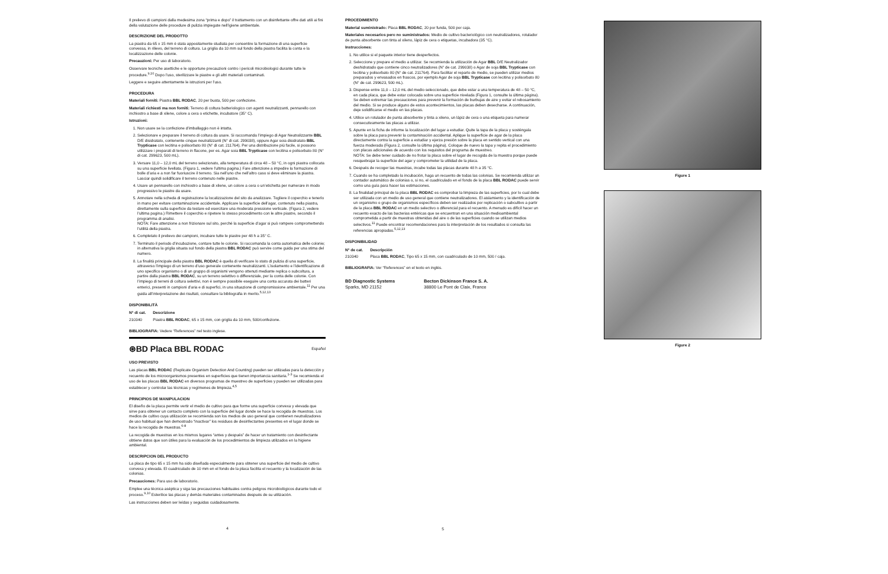Il prelievo di campioni dalla medesima zona “prima e dopo” il trattamento con un disinfettante offre dati utili ai fini della valutazione delle procedure di pulizia impiegate nell’igiene ambientale.
DESCRIZIONE DEL PRODOTTO
La piastra da 65 x 15 mm è stata appositamente studiata per consentire la formazione di una superficie convessa, in rilievo, del terreno di coltura. La griglia da 10 mm sul fondo della piastra facilita la conta e la localizzazione delle colonie.
Precauzioni: Per uso di laboratorio.
Osservare tecniche asettiche e le opportune precauzioni contro i pericoli microbiologici durante tutte le procedure.<sup>9,10</sup> Dopo l’uso, sterilizzare le piastre e gli altri materiali contaminati.
Leggere e seguire attentamente le istruzioni per l’uso.
PROCEDURA
Materiali forniti: Piastra BBL RODAC, 20 per busta, 500 per confezione.
Materiali richiesti ma non forniti: Terreno di coltura batteriologico con agenti neutralizzanti, pennarello con inchiostro a base di xilene, colore a cera o etichette, incubatore (35° C).
Istruzioni:
1. Non usare se la confezione d’imballaggio non è intatta.
2. Selezionare e preparare il terreno di coltura da usare. Si raccomanda l’impiego di Agar Neutralizzante BBL D/E disidratato, contenente cinque neutralizzanti (N° di cat. 299038), oppure Agar soia disidratato BBL Trypticase con lecitina e polisorbato 80 (N° di cat. 211764). Per una distribuzione più facile, si possono utilizzare i preparati di terreno in flacone, per es. Agar soia BBL Trypticase con lecitina e polisorbato 80 (N° di cat. 299623, 500 mL).
3. Versare 11,0 – 12,0 mL del terreno selezionato, alla temperatura di circa 48 – 50 °C, in ogni piastra collocata su una superficie livellata. (Figura 1, vedere l’ultima pagina.) Fare attenzione a impedire la formazione di bolle d’aria e a non far fuoriuscire il terreno. Sia nell’uno che nell’altro caso si deve eliminare la piastra. Lasciar quindi solidificare il terreno contenuto nelle piastre.
4. Usare un pennarello con inchiostro a base di xilene, un colore a cera o un’etichetta per numerare in modo progressivo le piastre da usare.
5. Annotare nella scheda di registrazione la localizzazione del sito da analizzare. Togliere il coperchio e tenerlo in mano per evitare contaminazione accidentale. Applicare la superficie dell’agar, contenuto nella piastra, direttamente sulla superficie da testare ed esercitare una moderata pressione verticale. (Figura 2, vedere l’ultima pagina.) Rimettere il coperchio e ripetere lo stesso procedimento con le altre piastre, secondo il programma di analisi.
NOTA: Fare attenzione a non frizionare sul sito, perché la superficie d’agar si può rompere compromettendo l’utilità della piastra.
6. Completato il prelievo dei campioni, incubare tutte le piastre per 48 h a 35° C.
7. Terminato il periodo d’incubazione, contare tutte le colonie. Si raccomanda la conta automatica delle colonie; in alternativa la griglia situata sul fondo della piastra BBL RODAC può servire come guida per una stima del numero.
8. La finalità principale della piastra BBL RODAC è quella di verificare lo stato di pulizia di una superficie, attraverso l’impiego di un terreno d’uso generale contenente neutralizzanti. L’isolamento e l’identificazione di uno specifico organismo o di un gruppo di organismi vengono ottenuti mediante replica o subcoltura, a partire dalla piastra BBL RODAC, su un terreno selettivo o differenziale, per la conta delle colonie. Con l’impiego di terreni di coltura selettivi, non è sempre possibile eseguire una conta accurata dei batteri enterici, presenti in campioni d’aria e di superfici, in una situazione di compromissione ambientale.<sup>11</sup> Per una guida all’interpretazione dei risultati, consultare la bibliografia in merito.<sup>5,12,13</sup>
DISPONIBILITÀ
| N° di cat. | Descrizione |
| --- | --- |
| 210340 | Piastra BBL RODAC , 65 x 15 mm, con griglia da 10 mm, 500/confezione. |
BIBLIOGRAFIA: Vedere “References” nel testo inglese.
⊛BD Placa BBL RODAC Español
USO PREVISTO
Las placas BBL RODAC (Replicate Organism Detection And Counting) pueden ser utilizadas para la detección y recuento de los microorganismos presentes en superficies que tienen importancia sanitaria.<sup>1-3</sup> Se recomienda el uso de las placas BBL RODAC en diversos programas de muestreo de superficies y pueden ser utilizadas para establecer y controlar las técnicas y regímenes de limpieza.<sup>4,5</sup>
PRINCIPIOS DE MANIPULACION
El diseño de la placa permite vertir el medio de cultivo para que forme una superficie convexa y elevada que sirve para obtener un contacto completo con la superficie del lugar donde se hace la recogida de muestras. Los medios de cultivo cuya utilización se recomienda son los medios de uso general que contienen neutralizadores de uso habitual que han demostrado “inactivar” los residuos de desinfectantes presentes en el lugar donde se hace la recogida de muestras.<sup>6-8</sup>
La recogida de muestras en los mismos lugares “antes y después” de hacer un tratamiento con desinfectante obtiene datos que son útiles para la evaluación de los procedimientos de limpieza utilizados en la higiene ambiental.
DESCRIPCION DEL PRODUCTO
La placa de tipo 65 x 15 mm ha sido diseñada especialmente para obtener una superficie del medio de cultivo convexa y elevada. El cuadriculado de 10 mm en el fondo de la placa facilita el recuento y la localización de las colonias.
Precauciones: Para uso de laboratorio.
Emplee una técnica aséptica y siga las precauciones habituales contra peligros microbiológicos durante todo el proceso.<sup>9,10</sup> Esterilice las placas y demás materiales contaminados después de su utilización.
Las instrucciones deben ser leídas y seguidas cuidadosamente.
4
PROCEDIMIENTO
Material suministrado: Placa BBL RODAC, 20 por funda, 500 por caja.
Materiales necesarios pero no suministrados: Medio de cultivo bacteriológico con neutralizadores, rotulador de punta absorbente con tinta al xileno, lápiz de cera o etiquetas, incubadora (35 °C).
Instrucciones:
1. No utilice si el paquete interior tiene desperfectos.
2. Seleccione y prepare el medio a utilizar. Se recomienda la utilización de Agar BBL D/E Neutralizador deshidratado que contiene cinco neutralizadores (N° de cat. 299038) o Agar de soja BBL Trypticase con lecitina y polisorbato 80 (N° de cat. 211764). Para facilitar el reparto de medio, se pueden utilizar medios preparados y envasados en frascos, por ejemplo Agar de soja BBL Trypticase con lecitina y polisorbato 80 (N° de cat. 299623, 500 mL).
3. Dispense entre 11,0 – 12,0 mL del medio seleccionado, que debe estar a una temperatura de 48 – 50 °C, en cada placa, que debe estar colocada sobre una superficie nivelada (Figura 1, consulte la última página). Se deben extremar las precauciones para prevenir la formación de burbujas de aire y evitar el rebosamiento del medio. Si se produce alguno de estos acontecimientos, las placas deben desecharse. A continuación, deje solidificarse el medio en las placas.
4. Utilice un rotulador de punta absorbente y tinta a xileno, un lápiz de cera o una etiqueta para numerar consecutivamente las placas a utilizar.
5. Apunte en la ficha de informe la localización del lugar a estudiar. Quite la tapa de la placa y sosténgala sobre la placa para prevenir la contaminación accidental. Aplique la superficie de agar de la placa directamente contra la superficie a estudiar y ejerza presión sobre la placa en sentido vertical con una fuerza moderada (Figura 2, consulte la última página). Coloque de nuevo la tapa y repita el procedimiento con placas adicionales de acuerdo con los requisitos del programa de muestreo.
NOTA: Se debe tener cuidado de no frotar la placa sobre el lugar de recogida de la muestra porque puede resquebrajar la superficie del agar y comprometer la utilidad de la placa.
6. Después de recoger las muestras, incube todas las placas durante 48 h a 35 °C.
7. Cuando se ha completado la incubación, haga un recuento de todas las colonias. Se recomienda utilizar un contador automático de colonias o, si no, el cuadriculado en el fondo de la placa BBL RODAC puede servir como una guía para hacer las estimaciones.
8. La finalidad principal de la placa BBL RODAC es comprobar la limpieza de las superficies, por lo cual debe ser utilizada con un medio de uso general que contiene neutralizadores. El aislamiento y la identificación de un organismo o grupo de organismos específicos deben ser realizados por replicación o subcultivo a partir de la placa BBL RODAC en un medio selectivo o diferencial para el recuento. A menudo es difícil hacer un recuento exacto de las bacterias entéricas que se encuentran en una situación medioambiental comprometida a partir de muestras obtenidas del aire o de las superficies cuando se utilizan medios selectivos.<sup>11</sup> Puede encontrar recomendaciones para la interpretación de los resultados si consulta las referencias apropiadas.<sup>5,12,13</sup>
DISPONIBILIDAD
| N° de cat. | Descripción |
| --- | --- |
| 210340 | Placa BBL RODAC , Tipo 65 x 15 mm, con cuadriculado de 10 mm, 500 / caja. |
BIBLIOGRAFIA: Ver “References” en el texto en inglés.
BD Diagnostic Systems
Sparks, MD 21152
Becton Dickinson France S. A.
38800 Le Pont de Claix, France
5
Figure 1
Figure 2